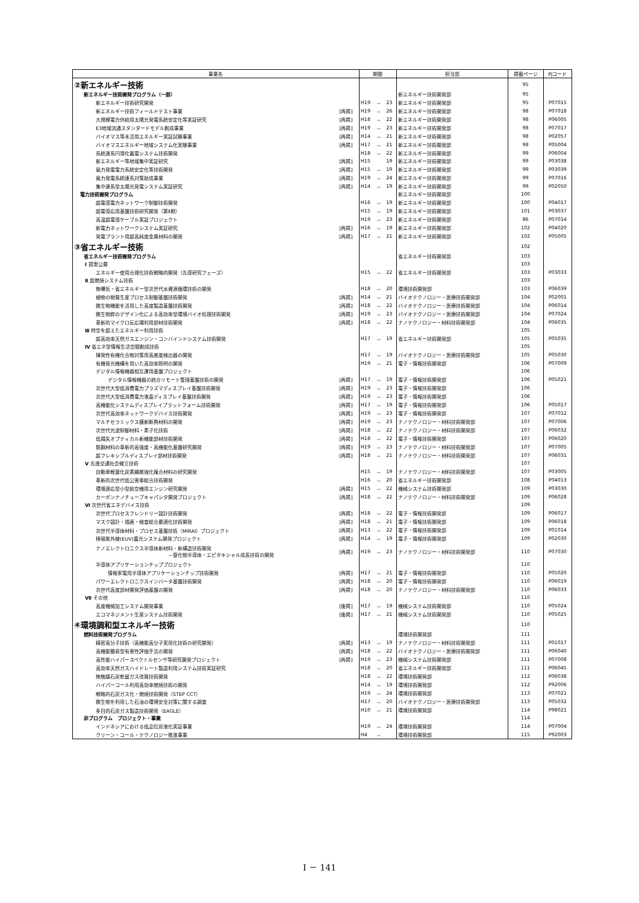| 事業名 | | 期間 | | | 担当部 | 掲載ページ | PJコード |
| --- | --- | --- | --- | --- | --- | --- | --- |
| ②新エネルギー技術 | | | | | | 95 | |
| 新エネルギー技術開発プログラム（一部） | | | | | 新エネルギー技術開発部 | 95 | |
| 新エネルギー技術研究開発 | | H19 | － | 23 | 新エネルギー技術開発部 | 95 | P07015 |
| 新エネルギー技術フィールドテスト事業 | [再掲] | H19 | － | 26 | 新エネルギー技術開発部 | 98 | P07018 |
| 大規模電力供給用太陽光発電系統安定化等実証研究 | [再掲] | H18 | － | 22 | 新エネルギー技術開発部 | 98 | P06005 |
| E3地域流通スタンダードモデル創成事業 | [再掲] | H19 | － | 23 | 新エネルギー技術開発部 | 98 | P07017 |
| バイオマス等未活用エネルギー実証試験事業 | [再掲] | H14 | － | 21 | 新エネルギー技術開発部 | 98 | P02057 |
| バイオマスエネルギー地域システム化実験事業 | [再掲] | H17 | － | 21 | 新エネルギー技術開発部 | 98 | P05004 |
| 系統連系円滑化蓄電システム技術開発 | | H18 | － | 22 | 新エネルギー技術開発部 | 99 | P06004 |
| 新エネルギー等地域集中実証研究 | [再掲] | H15 | | 19 | 新エネルギー技術開発部 | 99 | P03038 |
| 風力発電電力系統安定化等技術開発 | [再掲] | H15 | － | 19 | 新エネルギー技術開発部 | 99 | P03039 |
| 風力発電系統連系対策助成事業 | [再掲] | H19 | － | 24 | 新エネルギー技術開発部 | 99 | P07016 |
| 集中連系型太陽光発電システム実証研究 | [再掲] | H14 | － | 19 | 新エネルギー技術開発部 | 99 | P02050 |
| 電力技術開発プログラム | | | | | 新エネルギー技術開発部 | 100 | |
| 超電導電力ネットワーク制御技術開発 | | H16 | － | 19 | 新エネルギー技術開発部 | 100 | P04017 |
| 超電導応用基盤技術研究開発（第Ⅱ期） | | H15 | － | 19 | 新エネルギー技術開発部 | 101 | P03037 |
| 高温超電導ケーブル実証プロジェクト | | H19 | － | 23 | 新エネルギー技術開発部 | 86 | P07014 |
| 新電力ネットワークシステム実証研究 | [再掲] | H16 | － | 19 | 新エネルギー技術開発部 | 102 | P04020 |
| 発電プラント用超高純度金属材料の開発 | [再掲] | H17 | － | 21 | 新エネルギー技術開発部 | 102 | P05005 |
| ③省エネルギー技術 | | | | | | 102 | |
| 省エネルギー技術開発プログラム | | | | | 省エネルギー技術開発部 | 103 | |
| Ⅰ 提案公募 | | | | | | 103 | |
| エネルギー使用合理化技術戦略的開発（先導研究フェーズ） | | H15 | － | 22 | 省エネルギー技術開発部 | 103 | P03033 |
| Ⅱ 超燃焼システム技術 | | | | | | 103 | |
| 無曝気・省エネルギー型次世代水資源循環技術の開発 | | H18 | － | 20 | 環境技術開発部 | 103 | P06039 |
| 植物の物質生産プロセス制御基盤技術開発 | [再掲] | H14 | － | 21 | バイオテクノロジー・医療技術開発部 | 104 | P02001 |
| 微生物機能を活用した高度製造基盤技術開発 | [再掲] | H18 | － | 22 | バイオテクノロジー・医療技術開発部 | 104 | P06014 |
| 微生物群のデザイン化による高効率型環境バイオ処理技術開発 | [再掲] | H19 | － | 23 | バイオテクノロジー・医療技術開発部 | 104 | P07024 |
| 革新的マイクロ反応場利用部材技術開発 | [再掲] | H18 | － | 22 | ナノテクノロジー・材料技術開発部 | 104 | P06035 |
| Ⅲ 時空を超えたエネルギー利用技術 | | | | | | 105 | |
| 超高効率天然ガスエンジン・コンバインドシステム技術開発 | | H17 | － | 19 | 省エネルギー技術開発部 | 105 | P05035 |
| Ⅳ 省エネ型情報生活空間創成技術 | | | | | | 105 | |
| 揮発性有機化合物対策用高感度検出器の開発 | | H17 | － | 19 | バイオテクノロジー・医療技術開発部 | 105 | P05030 |
| 有機発光機構を用いた高効率照明の開発 | | H19 | － | 21 | 電子・情報技術開発部 | 106 | P07009 |
| デジタル情報機器相互運用基盤プロジェクト | | | | | | 106 | |
| デジタル情報機器の統合リモート管理基盤技術の開発 | [再掲] | H17 | － | 19 | 電子・情報技術開発部 | 106 | P05021 |
| 次世代大型低消費電力プラズマディスプレイ基盤技術開発 | [再掲] | H19 | － | 23 | 電子・情報技術開発部 | 106 | |
| 次世代大型低消費電力液晶ディスプレイ基盤技術開発 | [再掲] | H19 | － | 23 | 電子・情報技術開発部 | 106 | |
| 高機能化システムディスプレイプラットフォーム技術開発 | [再掲] | H17 | － | 19 | 電子・情報技術開発部 | 106 | P05017 |
| 次世代高効率ネットワークデバイス技術開発 | [再掲] | H19 | － | 23 | 電子・情報技術開発部 | 107 | P07012 |
| マルチセラミックス膜新断熱材料の開発 | [再掲] | H19 | － | 23 | ナノテクノロジー・材料技術開発部 | 107 | P07006 |
| 次世代光波制御材料・素子化技術 | [再掲] | H18 | － | 22 | ナノテクノロジー・材料技術開発部 | 107 | P06032 |
| 低損失オプティカル新機能部材技術開発 | [再掲] | H18 | － | 22 | 電子・情報技術開発部 | 107 | P06020 |
| 鉄鋼材料の革新的高強度・高機能化基盤研究開発 | [再掲] | H19 | － | 23 | ナノテクノロジー・材料技術開発部 | 107 | P07005 |
| 超フレキシブルディスプレイ部材技術開発 | [再掲] | H18 | － | 21 | ナノテクノロジー・材料技術開発部 | 107 | P06031 |
| Ⅴ 先進交通社会確立技術 | | | | | | 107 | |
| 自動車軽量化炭素繊維強化複合材料の研究開発 | | H15 | － | 19 | ナノテクノロジー・材料技術開発部 | 107 | P03005 |
| 革新的次世代低公害車総合技術開発 | | H16 | － | 20 | 省エネルギー技術開発部 | 108 | P04013 |
| 環境適応型小型航空機用エンジン研究開発 | [再掲] | H15 | － | 22 | 機械システム技術開発部 | 109 | P03030 |
| カーボンナノチューブキャパシタ開発プロジェクト | [再掲] | H18 | － | 22 | ナノテクノロジー・材料技術開発部 | 109 | P06028 |
| Ⅵ 次世代省エネデバイス技術 | | | | | | 109 | |
| 次世代プロセスフレンドリー設計技術開発 | [再掲] | H18 | － | 22 | 電子・情報技術開発部 | 109 | P06017 |
| マスク設計・描画・検査総合最適化技術開発 | [再掲] | H18 | － | 21 | 電子・情報技術開発部 | 109 | P06018 |
| 次世代半導体材料・プロセス基盤技術（MIRAI）プロジェクト | [再掲] | H13 | － | 22 | 電子・情報技術開発部 | 109 | P01014 |
| 極端紫外線(EUV)露光システム開発プロジェクト | [再掲] | H14 | － | 19 | 電子・情報技術開発部 | 109 | P02030 |
| ナノエレクトロニクス半導体新材料・新構造技術開発 －窒化物半導体・エピタキシャル成長技術の開発 | [再掲] | H19 | － | 23 | ナノテクノロジー・材料技術開発部 | 110 | P07030 |
| 半導体アプリケーションチッププロジェクト | | | | | | 110 | |
| 情報家電用半導体アプリケーションチップ技術開発 | [再掲] | H17 | － | 21 | 電子・情報技術開発部 | 110 | P05020 |
| パワーエレクトロニクスインバータ基盤技術開発 | [再掲] | H18 | － | 20 | 電子・情報技術開発部 | 110 | P06019 |
| 次世代高度部材開発評価基盤の開発 | [再掲] | H18 | － | 20 | ナノテクノロジー・材料技術開発部 | 110 | P06033 |
| Ⅶ その他 | | | | | | 110 | |
| 高度機械加工システム開発事業 | [後掲] | H17 | － | 19 | 機械システム技術開発部 | 110 | P05024 |
| エコマネジメント生産システム技術開発 | [後掲] | H17 | － | 21 | 機械システム技術開発部 | 110 | P05025 |
| ④環境調和型エネルギー技術 | | | | | | 110 | |
| 燃料技術開発プログラム | | | | | 環境技術開発部 | 111 | |
| 精密高分子技術（高機能高分子実用化技術の研究開発） | [再掲] | H13 | － | 19 | ナノテクノロジー・材料技術開発部 | 111 | P01017 |
| 高機能簡易型有害性評価手法の開発 | [再掲] | H18 | － | 22 | バイオテクノロジー・医療技術開発部 | 111 | P06040 |
| 高性能ハイパースペクトルセンサ等研究開発プロジェクト | [再掲] | H19 | － | 23 | 機械システム技術開発部 | 111 | P07008 |
| 高効率天然ガスハイドレート製造利用システム技術実証研究 | | H18 | － | 20 | 省エネルギー技術開発部 | 111 | P06045 |
| 無触媒石炭乾留ガス改質技術開発 | | H18 | － | 22 | 環境技術開発部 | 112 | P06038 |
| ハイパーコール利用高効率燃焼技術の開発 | | H14 | － | 19 | 環境技術開発部 | 112 | P92006 |
| 戦略的石炭ガス化・燃焼技術開発（STEP CCT） | | H19 | － | 24 | 環境技術開発部 | 113 | P07021 |
| 微生物を利用した石油の環境安全対策に関する調査 | | H17 | － | 20 | バイオテクノロジー・医療技術開発部 | 113 | P05032 |
| 多目的石炭ガス製造技術開発（EAGLE） | | H10 | － | 21 | 環境技術開発部 | 114 | P98021 |
| 非プログラム プロジェクト・事業 | | | | | | 114 | |
| インドネシアにおける低品位炭液化実証事業 | | H19 | － | 24 | 環境技術開発部 | 114 | P07004 |
| クリーン・コール・テクノロジー推進事業 | | H4 | － | | 環境技術開発部 | 115 | P92003 |
Ⅰ － 141